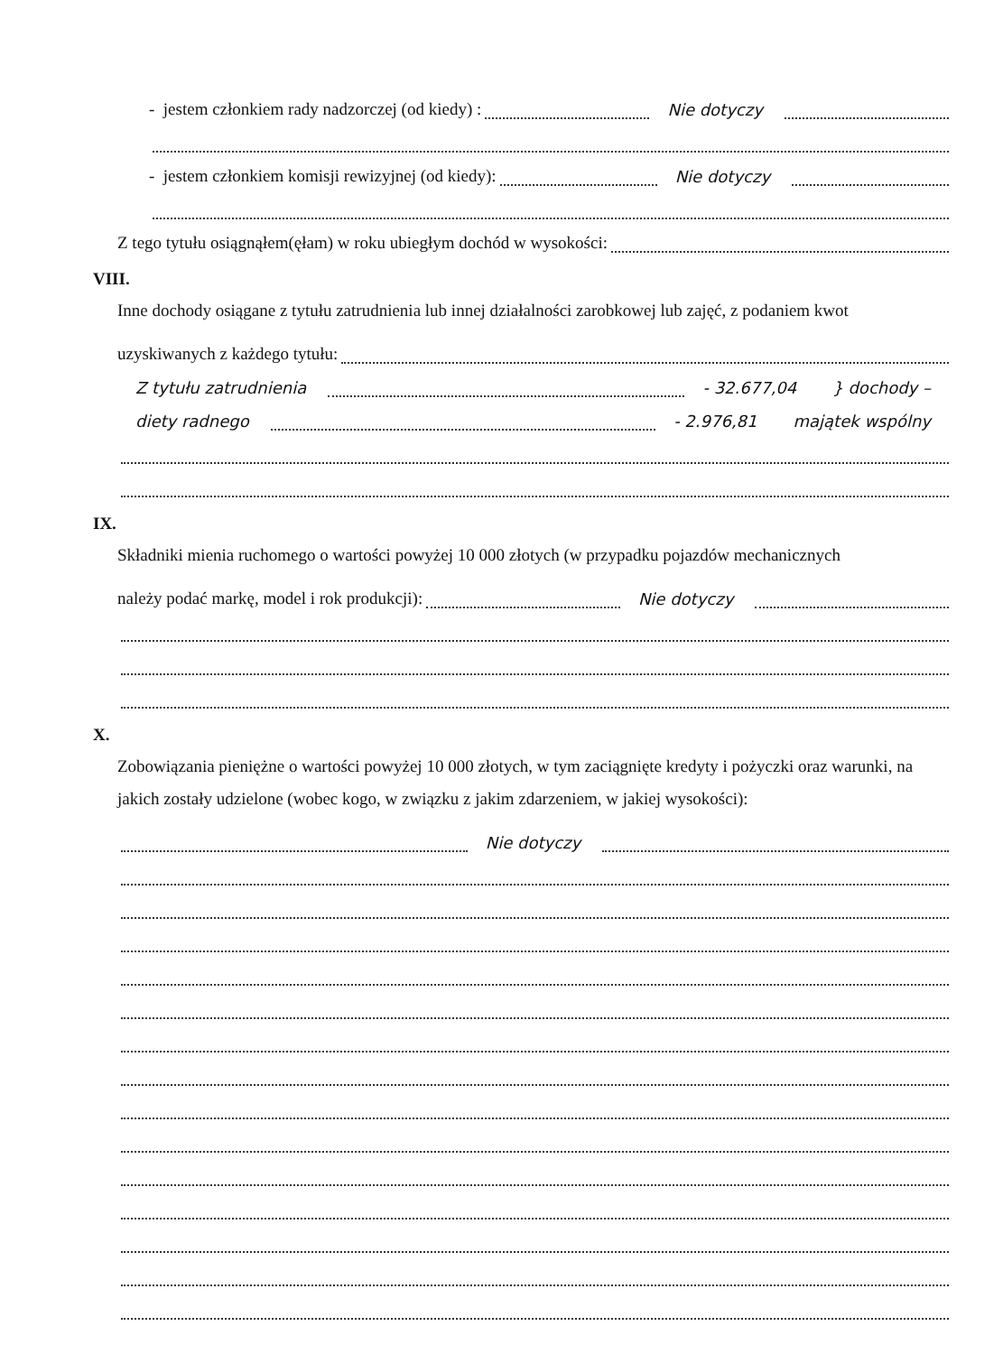- jestem członkiem rady nadzorczej (od kiedy) : Nie dotyczy
- jestem członkiem komisji rewizyjnej (od kiedy): Nie dotyczy
Z tego tytułu osiągnąłem(ęłam) w roku ubiegłym dochód w wysokości:
VIII.
Inne dochody osiągane z tytułu zatrudnienia lub innej działalności zarobkowej lub zajęć, z podaniem kwot
uzyskiwanych z każdego tytułu:
Z tytułu zatrudnienia - 32.677,04 } dochody –
diety radnego - 2.976,81 majątek wspólny
IX.
Składniki mienia ruchomego o wartości powyżej 10 000 złotych (w przypadku pojazdów mechanicznych
należy podać markę, model i rok produkcji): Nie dotyczy
X.
Zobowiązania pieniężne o wartości powyżej 10 000 złotych, w tym zaciągnięte kredyty i pożyczki oraz warunki, na jakich zostały udzielone (wobec kogo, w związku z jakim zdarzeniem, w jakiej wysokości):
Nie dotyczy